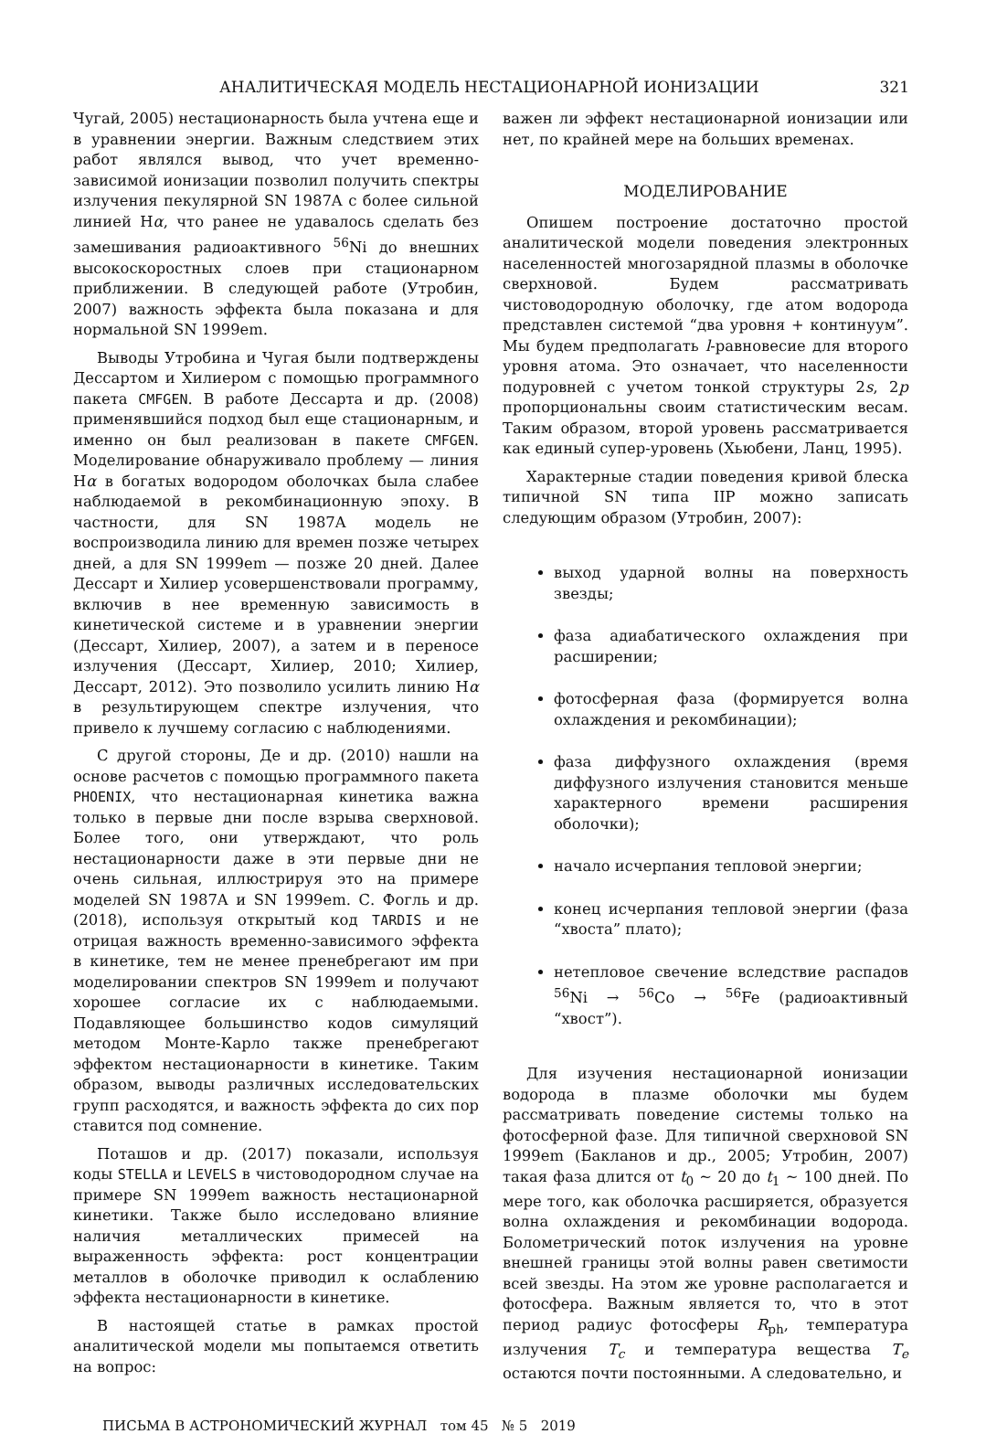АНАЛИТИЧЕСКАЯ МОДЕЛЬ НЕСТАЦИОНАРНОЙ ИОНИЗАЦИИ 321
Чугай, 2005) нестационарность была учтена еще и в уравнении энергии. Важным следствием этих работ являлся вывод, что учет временно-зависимой ионизации позволил получить спектры излучения пекулярной SN 1987A с более сильной линией Hα, что ранее не удавалось сделать без замешивания радиоактивного <sup>56</sup>Ni до внешних высокоскоростных слоев при стационарном приближении. В следующей работе (Утробин, 2007) важность эффекта была показана и для нормальной SN 1999em.
Выводы Утробина и Чугая были подтверждены Дессартом и Хилиером с помощью программного пакета CMFGEN. В работе Дессарта и др. (2008) применявшийся подход был еще стационарным, и именно он был реализован в пакете CMFGEN. Моделирование обнаруживало проблему — линия Hα в богатых водородом оболочках была слабее наблюдаемой в рекомбинационную эпоху. В частности, для SN 1987A модель не воспроизводила линию для времен позже четырех дней, а для SN 1999em — позже 20 дней. Далее Дессарт и Хилиер усовершенствовали программу, включив в нее временную зависимость в кинетической системе и в уравнении энергии (Дессарт, Хилиер, 2007), а затем и в переносе излучения (Дессарт, Хилиер, 2010; Хилиер, Дессарт, 2012). Это позволило усилить линию Hα в результирующем спектре излучения, что привело к лучшему согласию с наблюдениями.
С другой стороны, Де и др. (2010) нашли на основе расчетов с помощью программного пакета PHOENIX, что нестационарная кинетика важна только в первые дни после взрыва сверхновой. Более того, они утверждают, что роль нестационарности даже в эти первые дни не очень сильная, иллюстрируя это на примере моделей SN 1987A и SN 1999em. С. Фогль и др. (2018), используя открытый код TARDIS и не отрицая важность временно-зависимого эффекта в кинетике, тем не менее пренебрегают им при моделировании спектров SN 1999em и получают хорошее согласие их с наблюдаемыми. Подавляющее большинство кодов симуляций методом Монте-Карло также пренебрегают эффектом нестационарности в кинетике. Таким образом, выводы различных исследовательских групп расходятся, и важность эффекта до сих пор ставится под сомнение.
Поташов и др. (2017) показали, используя коды STELLA и LEVELS в чистоводородном случае на примере SN 1999em важность нестационарной кинетики. Также было исследовано влияние наличия металлических примесей на выраженность эффекта: рост концентрации металлов в оболочке приводил к ослаблению эффекта нестационарности в кинетике.
В настоящей статье в рамках простой аналитической модели мы попытаемся ответить на вопрос:
важен ли эффект нестационарной ионизации или нет, по крайней мере на больших временах.
МОДЕЛИРОВАНИЕ
Опишем построение достаточно простой аналитической модели поведения электронных населенностей многозарядной плазмы в оболочке сверхновой. Будем рассматривать чистоводородную оболочку, где атом водорода представлен системой “два уровня + континуум”. Мы будем предполагать l-равновесие для второго уровня атома. Это означает, что населенности подуровней с учетом тонкой структуры 2s, 2p пропорциональны своим статистическим весам. Таким образом, второй уровень рассматривается как единый супер-уровень (Хьюбени, Ланц, 1995).
Характерные стадии поведения кривой блеска типичной SN типа IIP можно записать следующим образом (Утробин, 2007):
выход ударной волны на поверхность звезды;
фаза адиабатического охлаждения при расширении;
фотосферная фаза (формируется волна охлаждения и рекомбинации);
фаза диффузного охлаждения (время диффузного излучения становится меньше характерного времени расширения оболочки);
начало исчерпания тепловой энергии;
конец исчерпания тепловой энергии (фаза “хвоста” плато);
нетепловое свечение вследствие распадов <sup>56</sup>Ni → <sup>56</sup>Co → <sup>56</sup>Fe (радиоактивный “хвост”).
Для изучения нестационарной ионизации водорода в плазме оболочки мы будем рассматривать поведение системы только на фотосферной фазе. Для типичной сверхновой SN 1999em (Бакланов и др., 2005; Утробин, 2007) такая фаза длится от t<sub>0</sub> ∼ 20 до t<sub>1</sub> ∼ 100 дней. По мере того, как оболочка расширяется, образуется волна охлаждения и рекомбинации водорода. Болометрический поток излучения на уровне внешней границы этой волны равен светимости всей звезды. На этом же уровне располагается и фотосфера. Важным является то, что в этот период радиус фотосферы R<sub>ph</sub>, температура излучения T<sub>c</sub> и температура вещества T<sub>e</sub> остаются почти постоянными. А следовательно, и
ПИСЬМА В АСТРОНОМИЧЕСКИЙ ЖУРНАЛ том 45 № 5 2019